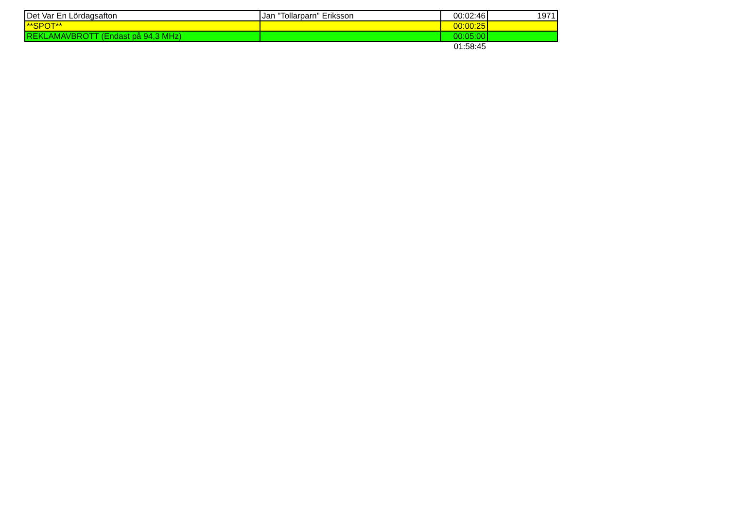| Det Var En Lördagsafton | Jan "Tollarparn" Eriksson | 00:02:46 | 1971 |
| **SPOT** | | 00:00:25 | |
| REKLAMAVBROTT (Endast på 94,3 MHz) | | 00:05:00 | |
| | | 01:58:45 | |